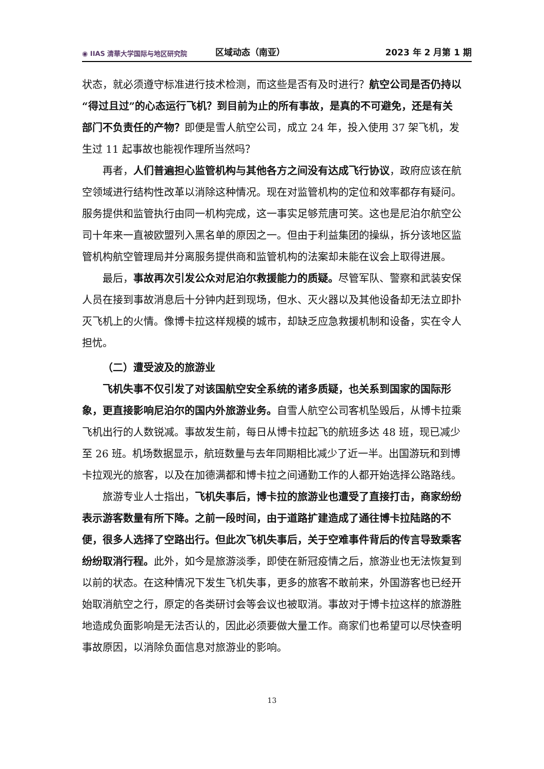◉ IIAS 清華大学国际与地区研究院
区域动态（南亚）
2023 年 2 月第 1 期
状态，就必须遵守标准进行技术检测，而这些是否有及时进行？航空公司是否仍持以“得过且过”的心态运行飞机？到目前为止的所有事故，是真的不可避免，还是有关部门不负责任的产物？即便是雪人航空公司，成立 24 年，投入使用 37 架飞机，发生过 11 起事故也能视作理所当然吗？
再者，人们普遍担心监管机构与其他各方之间没有达成飞行协议，政府应该在航空领域进行结构性改革以消除这种情况。现在对监管机构的定位和效率都存有疑问。服务提供和监管执行由同一机构完成，这一事实足够荒唐可笑。这也是尼泊尔航空公司十年来一直被欧盟列入黑名单的原因之一。但由于利益集团的操纵，拆分该地区监管机构航空管理局并分离服务提供商和监管机构的法案却未能在议会上取得进展。
最后，事故再次引发公众对尼泊尔救援能力的质疑。尽管军队、警察和武装安保人员在接到事故消息后十分钟内赶到现场，但水、灭火器以及其他设备却无法立即扑灭飞机上的火情。像博卡拉这样规模的城市，却缺乏应急救援机制和设备，实在令人担忧。
（二）遭受波及的旅游业
飞机失事不仅引发了对该国航空安全系统的诸多质疑，也关系到国家的国际形象，更直接影响尼泊尔的国内外旅游业务。自雪人航空公司客机坠毁后，从博卡拉乘飞机出行的人数锐减。事故发生前，每日从博卡拉起飞的航班多达 48 班，现已减少至 26 班。机场数据显示，航班数量与去年同期相比减少了近一半。出国游玩和到博卡拉观光的旅客，以及在加德满都和博卡拉之间通勤工作的人都开始选择公路路线。
旅游专业人士指出，飞机失事后，博卡拉的旅游业也遭受了直接打击，商家纷纷表示游客数量有所下降。之前一段时间，由于道路扩建造成了通往博卡拉陆路的不便，很多人选择了空路出行。但此次飞机失事后，关于空难事件背后的传言导致乘客纷纷取消行程。此外，如今是旅游淡季，即使在新冠疫情之后，旅游业也无法恢复到以前的状态。在这种情况下发生飞机失事，更多的旅客不敢前来，外国游客也已经开始取消航空之行，原定的各类研讨会等会议也被取消。事故对于博卡拉这样的旅游胜地造成负面影响是无法否认的，因此必须要做大量工作。商家们也希望可以尽快查明事故原因，以消除负面信息对旅游业的影响。
13